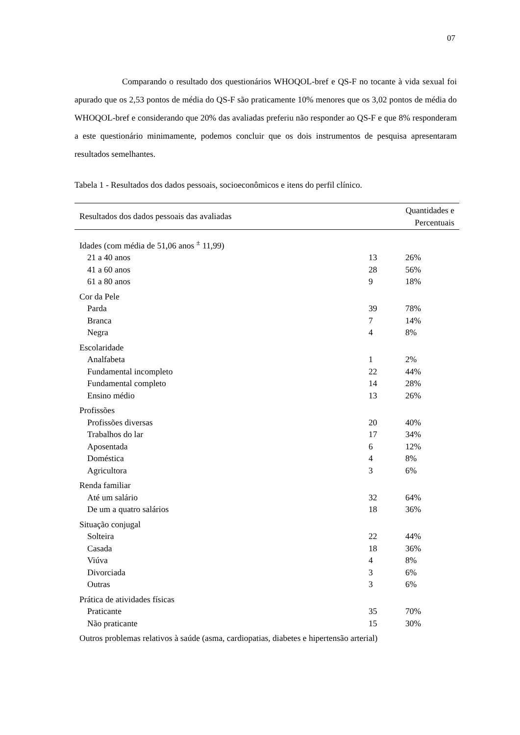07
Comparando o resultado dos questionários WHOQOL-bref e QS-F no tocante à vida sexual foi apurado que os 2,53 pontos de média do QS-F são praticamente 10% menores que os 3,02 pontos de média do WHOQOL-bref e considerando que 20% das avaliadas preferiu não responder ao QS-F e que 8% responderam a este questionário minimamente, podemos concluir que os dois instrumentos de pesquisa apresentaram resultados semelhantes.
Tabela 1 - Resultados dos dados pessoais, socioeconômicos e itens do perfil clínico.
| Resultados dos dados pessoais das avaliadas | Quantidades e Percentuais | |
| --- | --- | --- |
| Idades (com média de 51,06 anos <sup>±</sup> 11,99) | | |
| 21 a 40 anos | 13 | 26% |
| 41 a 60 anos | 28 | 56% |
| 61 a 80 anos | 9 | 18% |
| Cor da Pele | | |
| Parda | 39 | 78% |
| Branca | 7 | 14% |
| Negra | 4 | 8% |
| Escolaridade | | |
| Analfabeta | 1 | 2% |
| Fundamental incompleto | 22 | 44% |
| Fundamental completo | 14 | 28% |
| Ensino médio | 13 | 26% |
| Profissões | | |
| Profissões diversas | 20 | 40% |
| Trabalhos do lar | 17 | 34% |
| Aposentada | 6 | 12% |
| Doméstica | 4 | 8% |
| Agricultora | 3 | 6% |
| Renda familiar | | |
| Até um salário | 32 | 64% |
| De um a quatro salários | 18 | 36% |
| Situação conjugal | | |
| Solteira | 22 | 44% |
| Casada | 18 | 36% |
| Viúva | 4 | 8% |
| Divorciada | 3 | 6% |
| Outras | 3 | 6% |
| Prática de atividades físicas | | |
| Praticante | 35 | 70% |
| Não praticante | 15 | 30% |
| Outros problemas relativos à saúde (asma, cardiopatias, diabetes e hipertensão arterial) | | |